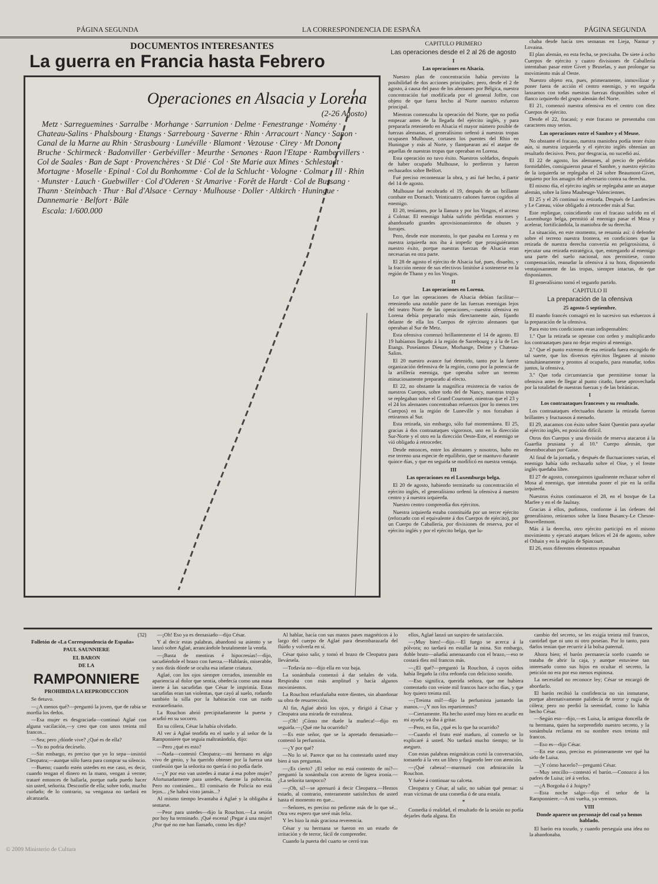PÁGINA SEGUNDA LA CORRESPONDENCIA DE ESPAÑA PÁGINA SEGUNDA
DOCUMENTOS INTERESANTES
La guerra en Francia hasta Febrero
Operaciones en Alsacia y Lorena
(2-26 Agosto)
Metz · Sarreguemines · Sarralbe · Morhange · Sarrunion · Delme · Fenestrange · Nomény · Chateau-Salins · Phalsbourg · Etangs · Sarrebourg · Saverne · Rhin · Arracourt · Nancy · Sanon · Canal de la Marne au Rhin · Strasbourg · Lunéville · Blamont · Vezouse · Cirey · Mt Donon · Bruche · Schirmeck · Badonviller · Gerbéviller · Meurthe · Senones · Raon l'Etape · Rambervillers · Col de Saales · Ban de Sapt · Provenchères · St Dié · Col · Ste Marie aux Mines · Schlestadt · Mortagne · Moselle · Epinal · Col du Bonhomme · Col de la Schlucht · Vologne · Colmar · Ill · Rhin · Munster · Lauch · Guebwiller · Col d'Oderen · St Amarive · Forêt de Hardt · Col de Bussang · Thann · Steinbach · Thur · Bal d'Alsace · Cernay · Mulhouse · Doller · Altkirch · Huningue · Dannemarie · Belfort · Bâle
Escala: 1/600.000
CAPITULO PRIMERO
Las operaciones desde el 2 al 26 de agosto
I
Las operaciones en Alsacia.
Nuestro plan de concentración había previsto la posibilidad de dos acciones principales; pero, desde el 2 de agosto, á causa del paso de los alemanes por Bélgica, nuestra concentración fué modificada por el general Joffre, con objeto de que fuera hecho al Norte nuestro esfuerzo principal.
Mientras comenzaba la operación del Norte, que no podía empezar antes de la llegada del ejército inglés, y para prepararla reteniendo en Alsacia el mayor número posible de fuerzas alemanas, el generalísimo ordenó á nuestras tropas ocupasen Mulhouse, cortasen los puentes del Rhin en Huningue y más al Norte, y flanquearan así el ataque de aquellas de nuestras tropas que operaban en Lorena.
Esta operación no tuvo éxito. Nuestros soldados, después de haber ocupado Mulhouse, lo perdieron y fueron rechazados sobre Belfort.
Fué preciso recomenzar la obra, y así fué hecho, á partir del 14 de agosto.
Mulhouse fué recobrado el 19, después de un brillante combate en Dornach. Veinticuatro cañones fueron cogidos al enemigo.
El 20, teníamos, por la llanura y por los Vosgos, el acceso á Colmar. El enemigo había sufrido pérdidas enormes y abandonado grandes aprovisionamientos de obuses y forrajes.
Pero, desde este momento, lo que pasaba en Lorena y en nuestra izquierda nos iba á impedir que prosiguiéramos nuestro éxito, porque nuestras fuerzas de Alsacia eran necesarias en otra parte.
El 28 de agosto el ejército de Alsacia fué, pues, disuelto, y la fracción menor de sus efectivos limitóse á sostenerse en la región de Thann y en los Vosgos.
II
Las operaciones en Lorena.
Lo que las operaciones de Alsacia debían facilitar—reteniendo una notable parte de las fuerzas enemigas lejos del teatro Norte de las operaciones,—nuestra ofensiva en Lorena debía prepararlo más directamente aún, fijando delante de ella los Cuerpos de ejército alemanes que operaban al Sur de Metz.
Esta ofensiva comenzó brillantemente el 14 de agosto. El 19 habíamos llegado á la región de Sarrebourg y á la de Les Etangs. Poseíamos Dieuze, Morhange, Delme y Chateau-Salins.
El 20 nuestro avance fué detenido, tanto por la fuerte organización defensiva de la región, como por la potencia de la artillería enemiga, que operaba sobre un terreno minuciosamente preparado al efecto.
El 22, no obstante la magnífica resistencia de varios de nuestros Cuerpos, sobre todo del de Nancy, nuestras tropas se replegaban sobre el Grand Couronné, mientras que el 23 y el 24 los alemanes concentraban refuerzos (por lo menos tres Cuerpos) en la región de Luneville y nos forzaban á retirarnos al Sur.
Esta retirada, sin embargo, sólo fué momentánea. El 25, gracias á dos contraataques vigorosos, uno en la dirección Sur-Norte y el otro en la dirección Oeste-Este, el enemigo se vió obligado á retroceder.
Desde entonces, entre los alemanes y nosotros, hubo en ese terreno una especie de equilibrio, que se mantuvo durante quince días, y que en seguida se modificó en nuestra ventaja.
III
Las operaciones en el Luxemburgo belga.
El 20 de agosto, habiendo terminado su concentración el ejército inglés, el generalísimo ordenó la ofensiva á nuestro centro y á nuestra izquierda.
Nuestro centro comprendía dos ejércitos.
Nuestra izquierda estaba constituída por un tercer ejército (reforzado con el equivalente á dos Cuerpos de ejército), por un Cuerpo de Caballería, por divisiones de reserva, por el ejército inglés y por el ejército belga, que lu-
chaba desde hacía tres semanas en Lieja, Namur y Lovaina.
El plan alemán, en esta fecha, se precisaba. De siete á ocho Cuerpos de ejército y cuatro divisiones de Caballería intentaban pasar entre Givet y Bruselas, y aun prolongar su movimiento más al Oeste.
Nuestro objeto era, pues, primeramente, inmovilizar y poner fuera de acción el centro enemigo, y en seguida lanzarnos con todas nuestras fuerzas disponibles sobre el flanco izquierdo del grupo alemán del Norte.
El 21, comenzó nuestra ofensiva en el centro con diez Cuerpos de ejército.
Desde el 22, fracasó; y este fracaso se presentaba con caracteres muy serios.
Las operaciones entre el Sambre y el Meuse.
No obstante el fracaso, nuestra maniobra podía tener éxito aún, si nuestra izquierda y el ejército inglés obtenían un resultado decisivo. Pero, por desgracia, no sucedió así.
El 22 de agosto, los alemanes, al precio de pérdidas formidables, consiguieron pasar el Sambre, y nuestro ejército de la izquierda se replegaba el 24 sobre Beaumont-Givet, inquieto por los amagos del adversario contra su derecha.
El mismo día, el ejército inglés se replegaba ante un ataque alemán, sobre la línea Maubeuge-Valenciennes.
El 25 y el 26 continuó su retirada. Después de Landrecies y Le Cateau, vióse obligado á retroceder más al Sur.
Este repliegue, coincidiendo con el fracaso sufrido en el Luxemburgo belga, permitió al enemigo pasar el Mosa y acelerar, fortificándola, la maniobra de su derecha.
La situación, en este momento, se resumía así: ó defender sobre el terreno nuestra frontera, en condiciones que la retirada de nuestra derecha convertía en peligrosísima, ó ejecutar una retirada estratégica, que, entregando al enemigo una parte del suelo nacional, nos permitiese, como compensación, reanudar la ofensiva á su hora, disponiendo ventajosamente de las tropas, siempre intactas, de que disponíamos.
El generalísimo tomó el segundo partido.
CAPITULO II
La preparación de la ofensiva
25 agosto-5 septiembre.
El mando francés consagró en lo sucesivo sus esfuerzos á la preparación de la ofensiva.
Para esto tres condiciones eran indispensables:
1.º Que la retirada se operase con orden y multiplicando los contraataques para no dejar respiro al enemigo.
2.º Que el punto extremo de esa retirada fuera escogido de tal suerte, que los diversos ejércitos llegasen al mismo simultáneamente y prontos al ocuparlo, para reanudar, todos juntos, la ofensiva.
3.º Que toda circunstancia que permitiese tomar la ofensiva antes de llegar al punto citado, fuese aprovechada por la totalidad de nuestras fuerzas y de las británicas.
I
Los contraataques franceses y su resultado.
Los contraataques efectuados durante la retirada fueron brillantes y fructuosos á menudo.
El 29, atacamos con éxito sobre Saint Quentin para ayudar al ejército inglés, en posición difícil.
Otros dos Cuerpos y una división de reserva atacaron á la Guardia prusiana y al 10.º Cuerpo alemán, que desembocaban por Guise.
Al final de la jornada, y después de fluctuaciones varias, el enemigo había sido rechazado sobre el Oise, y el frente inglés quedaba libre.
El 27 de agosto, conseguimos igualmente rechazar sobre el Mosa al enemigo, que intentaba poner el pie en la orilla izquierda.
Nuestros éxitos continuaron el 28, en el bosque de La Marfee y en el de Jaulnay.
Gracias á ellos, pudimos, conforme á las órdenes del generalísimo, retirarnos sobre la línea Busancy-Le Chesne-Bouvellemont.
Más á la derecha, otro ejército participó en el mismo movimiento y ejecutó ataques felices el 24 de agosto, sobre el Othain y en la región de Spincourt.
El 26, esos diferentes elementos repasaban
(32)
Folletón de «La Correspondencia de España»
PAUL SAUNNIERE
EL BARON
DE LA
RAMPONNIERE
PROHIBIDA LA REPRODUCCION
Se detuvo.
—¿A menos qué?—preguntó la joven, que de rabia se mordía los dedos.
—Esa mujer es desgraciada—continuó Aglaé con alguna vacilación,—y creo que con unos treinta mil francos...
—Sea; pero ¿dónde vive? ¿Qué es de ella?
—Yo no podría decírselo.
—Sin embargo, es preciso que yo lo sepa—insistió Cleopatra;—aunque sólo fuera para comprar su silencio.
—Bueno; cuando estén ustedes en ese caso, es decir, cuando tengan el dinero en la mano, vengan á verme; trataré entonces de hallarla, porque nada puedo hacer sin usted, señorita. Desconfíe de ella; sobre todo, mucho cuidado; de lo contrario, su venganza no tardará en alcanzarla.
—¡Oh! Eso ya es demasiado—dijo César.
Y al decir estas palabras, abandonó su asiento y se lanzó sobre Aglaé, arrancándole brutalmente la venda.
—¡Basta de mentiras é hipocresías!—dijo, sacudiéndole el brazo con fuerza.—Hablarás, miserable, y nos dirás dónde se oculta esa infame criatura.
Aglaé, con los ojos siempre cerrados, insensible en apariencia al dolor que sentía, obedecía como una masa inerte á las sacudidas que César le imprimía. Estas sacudidas eran tan violentas, que cayó al suelo, rodando también la silla por la habitación con un ruido extraordinario.
La Rouchon abrió precipitadamente la puerta y acudió en su socorro.
En su cólera, César la había olvidado.
Al ver á Aglaé tendida en el suelo y al señor de la Ramponniere que seguía maltratándola, dijo:
—Pero ¿qué es esto?
—Nada—contestó Cleopatra;—mi hermano es algo vivo de genio, y ha querido obtener por la fuerza una confesión que la señorita no quería ó no podía darle.
—¿Y por eso van ustedes á matar á esa pobre mujer? Afortunadamente para ustedes, duerme la pobrecita. Pero no continúen... El comisario de Policía no está lejos... ¿Se habrá visto jamás...?
Al mismo tiempo levantaba á Aglaé y la obligaba á sentarse.
—Peor para ustedes—dijo la Rouchon.—La sesión por hoy ha terminado. ¡Qué escena! ¡Pegar á una mujer! ¿Por qué no me han llamado, como les dije?
Al hablar, hacía con sus manos pases magnéticos á lo largo del cuerpo de Aglaé para desembarazarla del flúido y volverla en sí.
César quiso salir, y tomó el brazo de Cleopatra para llevársela.
—Todavía no—dijo ella en voz baja.
La sonámbula comenzó á dar señales de vida. Respiraba con más amplitud y hacía algunos movimientos.
La Rouchon refunfuñaba entre dientes, sin abandonar su obra de resurrección.
Al fin, Aglaé abrió los ojos, y dirigió á César y Cleopatra una mirada de extrañeza.
—¡Oh! ¡Cómo me duele la muñeca!—dijo en seguida.—¿Qué me ha ocurrido?
—Es este señor, que se la apretado demasiado—contestó la perfumista.
—¿Y por qué?
—No lo sé. Parece que no ha contestado usted muy bien á sus preguntas.
—¿Es cierto? ¿El señor no está contento de mí?—preguntó la sonámbula con acento de ligera ironía.—¿La señorita tampoco?
—¡Oh, sí!—se apresuró á decir Cleopatra.—Hemos estado, al contrario, enteramente satisfechos de usted hasta el momento en que...
—Señores, es preciso no pedirme más de lo que sé... Otra vez espero que seré más feliz.
Y les hizo la más graciosa reverencia.
César y su hermana se fueron en un estado de irritación y de terror, fácil de comprender.
Cuando la puerta del cuarto se cerró tras
ellos, Aglaé lanzó un suspiro de satisfacción.
—¡Muy bien!—dijo.—El fuego se acerca á la pólvora; no tardará en estallar la mina. Sin embargo, doble bruto—añadiú amenazando con el brazo,—eso te costará diez mil francos más.
—¿El qué?—preguntó la Rouchon, á cuyos oídos había llegado la cifra redonda con delicioso sonido.
—Eso significa, querida señora, que me hubiera contentado con veinte mil francos hace ocho días, y que hoy quiero treinta mil.
—¡Treinta mil!—dijo la perfumista juntando las manos.—¿Y nos los repartiremos?
—Ciertamente. Ha hecho usted muy bien en acudir en mi ayuda; ya iba á gritar.
—Pero, en fin, ¿qué es lo que ha ocurrido?
—Cuando el fruto esté maduro, al comerlo se lo explicaré á usted. No tardará mucho tiempo; se lo aseguro.
Con estas palabras enigmáticas cortó la conversación, tomando á la vez un libro y fingiendo leer con atención.
—¡Qué cabeza!—murmuró con admiración la Rouchon.
Y fuése á continuar su calceta.
Cleopatra y César, al salir, no sabían qué pensar: si eran víctimas de una comedia ó de una estafa.
*
Comedia ó realidad, el resultado de la sesión no podía dejarles duda alguna. En
cambio del secreto, se les exigía treinta mil francos, cantidad que ni uno ni otro poseían. Por lo tanto, para darlos tenían que recurrir á la bolsa paternal.
Ahora bien; el barón permanecía sordo cuando se trataba de abrir la caja, y aunque estuviese tan interesado como sus hijos en ocultar el secreto, la petición no era por eso menos espinosa.
La necesidad no reconoce ley; César se encargó de abordarlo.
El barón recibió la confidencia no sin inmutarse, porque alternativamente palidecía de terror y rugía de cólera; pero no perdió la serenidad, como lo había hecho César.
—Según eso—dijo,—es Luisa, la antigua doncella de tu hermana, quien ha sorprendido nuestro secreto, y la sonámbula reclama en su nombre esos treinta mil francos.
—Eso es—dijo César.
—En ese caso, preciso es primeramente ver qué ha sido de Luisa.
—¿Y cómo hacerlo?—preguntó César.
—Muy sencillo—contestó el barón.—Conozco á los padres de Luisa; iré á verlos.
—¿A Borgoña ó á Joigny?
—Esta noche salgo—dijo el señor de la Ramponniere.—A mi vuelta, ya veremos.
VIII
Donde aparece un personaje del cual ya hemos hablado.
El barón era tozudo, y cuando perseguía una idea no la abandonaba.
© 2009 Ministerio de Cultura